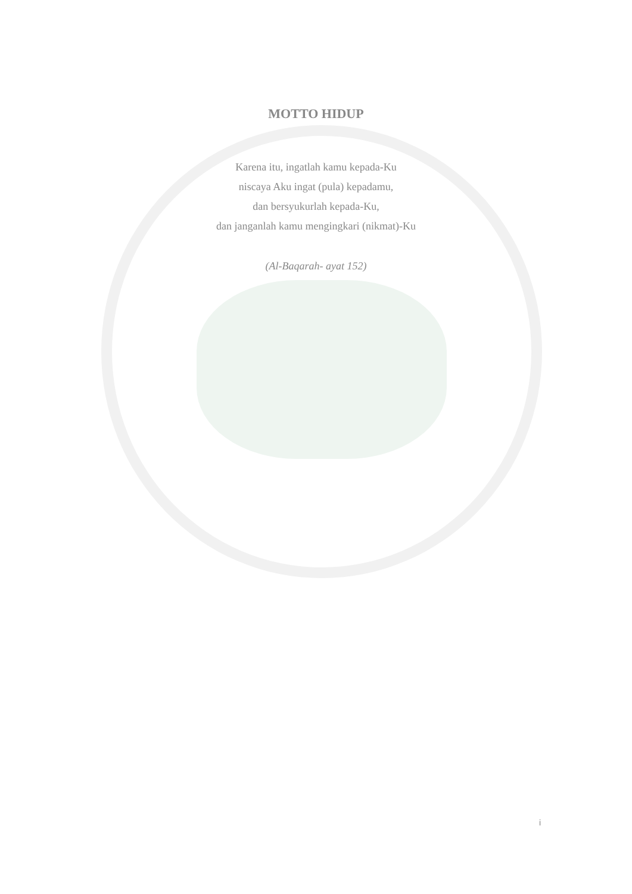MOTTO HIDUP
Karena itu, ingatlah kamu kepada-Ku
niscaya Aku ingat (pula) kepadamu,
dan bersyukurlah kepada-Ku,
dan janganlah kamu mengingkari (nikmat)-Ku
(Al-Baqarah- ayat 152)
i